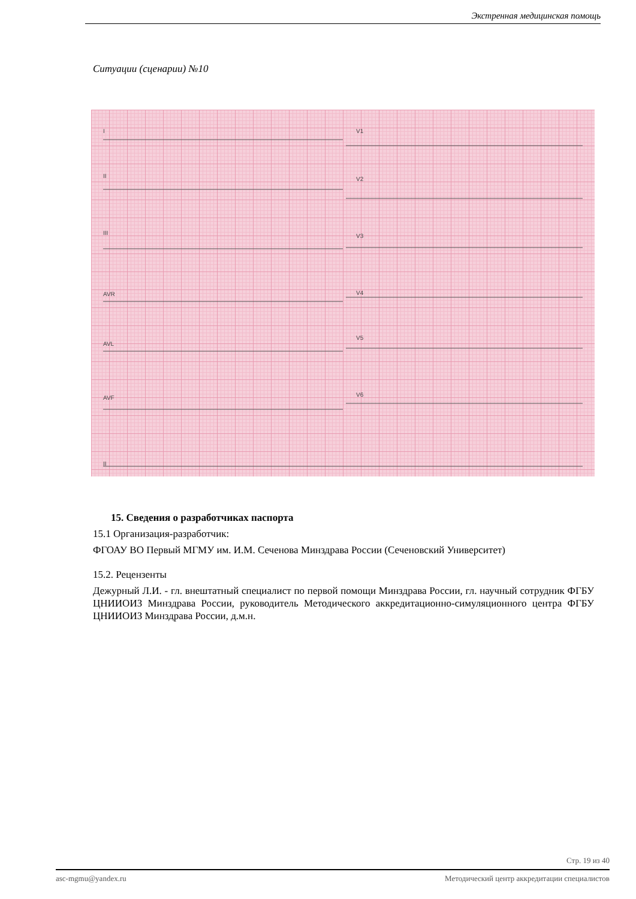Экстренная медицинская помощь
Ситуации (сценарии) №10
I
II
III
AVR
AVL
AVF
II
V1
V2
V3
V4
V5
V6
15. Сведения о разработчиках паспорта
15.1 Организация-разработчик:
ФГОАУ ВО Первый МГМУ им. И.М. Сеченова Минздрава России (Сеченовский Университет)
15.2. Рецензенты
Дежурный Л.И. - гл. внештатный специалист по первой помощи Минздрава России, гл. научный сотрудник ФГБУ ЦНИИОИЗ Минздрава России, руководитель Методического аккредитационно-симуляционного центра ФГБУ ЦНИИОИЗ Минздрава России, д.м.н.
Стр. 19 из 40
asc-mgmu@yandex.ru Методический центр аккредитации специалистов